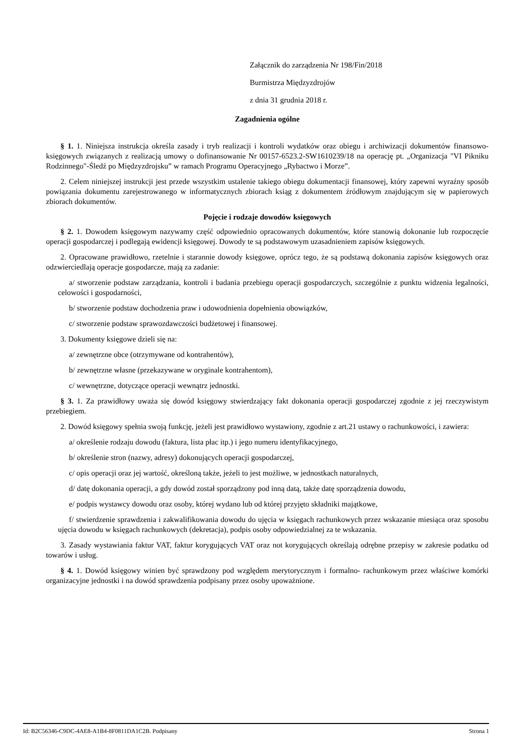Załącznik do zarządzenia Nr 198/Fin/2018
Burmistrza Międzyzdrojów
z dnia 31 grudnia 2018 r.
Zagadnienia ogólne
§ 1. 1. Niniejsza instrukcja określa zasady i tryb realizacji i kontroli wydatków oraz obiegu i archiwizacji dokumentów finansowo- księgowych związanych z realizacją umowy o dofinansowanie Nr 00157-6523.2-SW1610239/18 na operację pt. „Organizacja "VI Pikniku Rodzinnego"-Śledź po Międzyzdrojsku” w ramach Programu Operacyjnego „Rybactwo i Morze”.
2. Celem niniejszej instrukcji jest przede wszystkim ustalenie takiego obiegu dokumentacji finansowej, który zapewni wyraźny sposób powiązania dokumentu zarejestrowanego w informatycznych zbiorach ksiąg z dokumentem źródłowym znajdującym się w papierowych zbiorach dokumentów.
Pojęcie i rodzaje dowodów księgowych
§ 2. 1. Dowodem księgowym nazywamy część odpowiednio opracowanych dokumentów, które stanowią dokonanie lub rozpoczęcie operacji gospodarczej i podlegają ewidencji księgowej. Dowody te są podstawowym uzasadnieniem zapisów księgowych.
2. Opracowane prawidłowo, rzetelnie i starannie dowody księgowe, oprócz tego, że są podstawą dokonania zapisów księgowych oraz odzwierciedlają operacje gospodarcze, mają za zadanie:
a/ stworzenie podstaw zarządzania, kontroli i badania przebiegu operacji gospodarczych, szczególnie z punktu widzenia legalności, celowości i gospodarności,
b/ stworzenie podstaw dochodzenia praw i udowodnienia dopełnienia obowiązków,
c/ stworzenie podstaw sprawozdawczości budżetowej i finansowej.
3. Dokumenty księgowe dzieli się na:
a/ zewnętrzne obce (otrzymywane od kontrahentów),
b/ zewnętrzne własne (przekazywane w oryginale kontrahentom),
c/ wewnętrzne, dotyczące operacji wewnątrz jednostki.
§ 3. 1. Za prawidłowy uważa się dowód księgowy stwierdzający fakt dokonania operacji gospodarczej zgodnie z jej rzeczywistym przebiegiem.
2. Dowód księgowy spełnia swoją funkcję, jeżeli jest prawidłowo wystawiony, zgodnie z art.21 ustawy o rachunkowości, i zawiera:
a/ określenie rodzaju dowodu (faktura, lista płac itp.) i jego numeru identyfikacyjnego,
b/ określenie stron (nazwy, adresy) dokonujących operacji gospodarczej,
c/ opis operacji oraz jej wartość, określoną także, jeżeli to jest możliwe, w jednostkach naturalnych,
d/ datę dokonania operacji, a gdy dowód został sporządzony pod inną datą, także datę sporządzenia dowodu,
e/ podpis wystawcy dowodu oraz osoby, której wydano lub od której przyjęto składniki majątkowe,
f/ stwierdzenie sprawdzenia i zakwalifikowania dowodu do ujęcia w księgach rachunkowych przez wskazanie miesiąca oraz sposobu ujęcia dowodu w księgach rachunkowych (dekretacja), podpis osoby odpowiedzialnej za te wskazania.
3. Zasady wystawiania faktur VAT, faktur korygujących VAT oraz not korygujących określają odrębne przepisy w zakresie podatku od towarów i usług.
§ 4. 1. Dowód księgowy winien być sprawdzony pod względem merytorycznym i formalno- rachunkowym przez właściwe komórki organizacyjne jednostki i na dowód sprawdzenia podpisany przez osoby upoważnione.
Id: B2C56346-C9DC-4AE8-A1B4-8F0811DA1C2B. Podpisany Strona 1